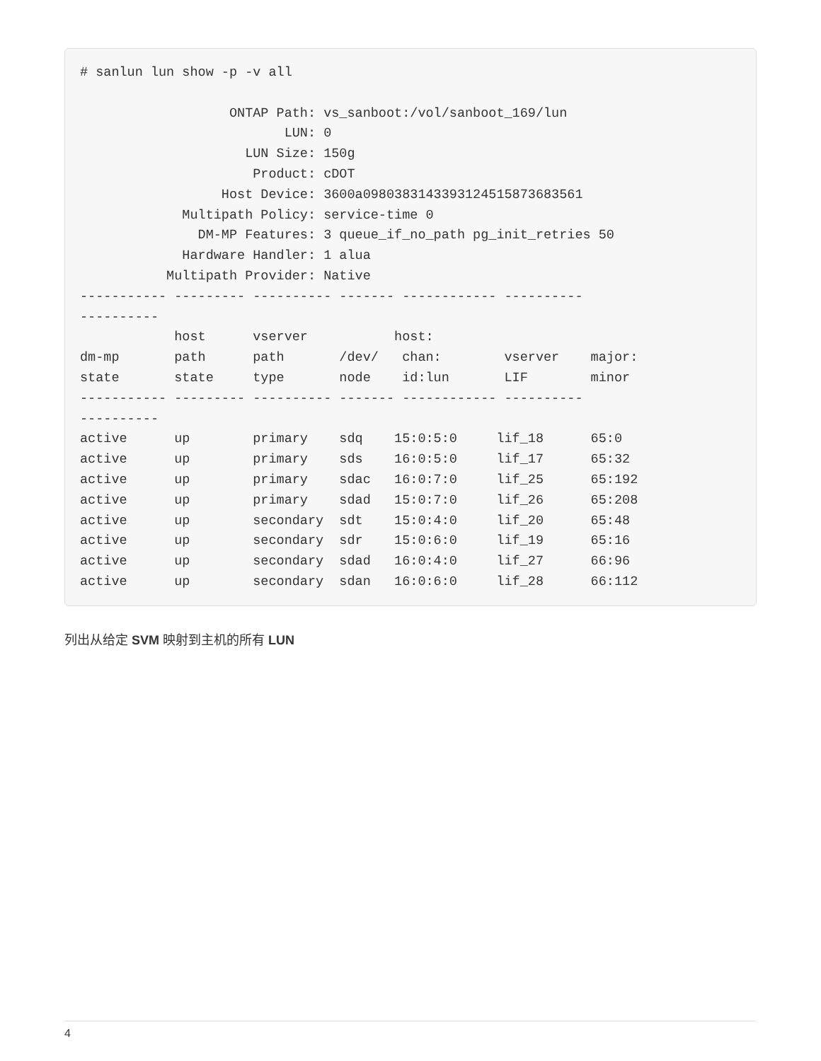# sanlun lun show -p -v all

                   ONTAP Path: vs_sanboot:/vol/sanboot_169/lun
                          LUN: 0
                     LUN Size: 150g
                      Product: cDOT
                  Host Device: 3600a0980383143393124515873683561
             Multipath Policy: service-time 0
               DM-MP Features: 3 queue_if_no_path pg_init_retries 50
             Hardware Handler: 1 alua
           Multipath Provider: Native
----------- --------- ---------- ------- ------------ ----------
----------
            host      vserver           host:
dm-mp       path      path       /dev/   chan:        vserver    major:
state       state     type       node    id:lun       LIF        minor
----------- --------- ---------- ------- ------------ ----------
----------
active      up        primary    sdq    15:0:5:0     lif_18      65:0
active      up        primary    sds    16:0:5:0     lif_17      65:32
active      up        primary    sdac   16:0:7:0     lif_25      65:192
active      up        primary    sdad   15:0:7:0     lif_26      65:208
active      up        secondary  sdt    15:0:4:0     lif_20      65:48
active      up        secondary  sdr    15:0:6:0     lif_19      65:16
active      up        secondary  sdad   16:0:4:0     lif_27      66:96
active      up        secondary  sdan   16:0:6:0     lif_28      66:112
列出从给定 SVM 映射到主机的所有 LUN
4